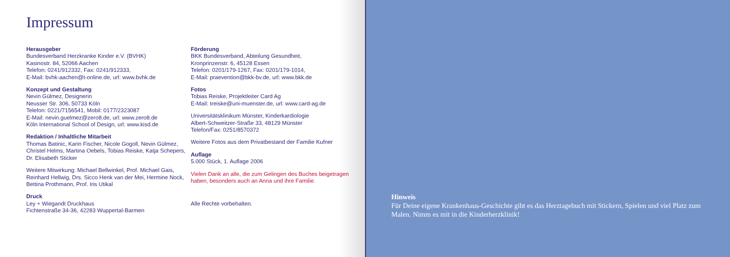Impressum
Herausgeber
Bundesverband Herzkranke Kinder e.V. (BVHK)
Kasinostr. 84, 52066 Aachen
Telefon: 0241/912332, Fax: 0241/912333,
E-Mail: bvhk-aachen@t-online.de, url: www.bvhk.de
Konzept und Gestaltung
Nevin Gülmez, Designerin
Neusser Str. 306, 50733 Köln
Telefon: 0221/7156541, Mobil: 0177/2323087
E-Mail: nevin.guelmez@zero8.de, url: www.zero8.de
Köln International School of Design, url: www.kisd.de
Redaktion / Inhaltliche Mitarbeit
Thomas Batinic, Karin Fischer, Nicole Gogoll, Nevin Gülmez, Christel Helms, Martina Oebels, Tobias Reiske, Katja Schepers, Dr. Elisabeth Sticker
Weitere Mitwirkung: Michael Bellwinkel, Prof. Michael Gais, Reinhard Hellwig, Drs. Sicco Henk van der Mei, Hermine Nock, Bettina Prothmann, Prof. Iris Utikal
Druck
Ley + Wiegandt Druckhaus
Fichtenstraße 34-36, 42283 Wuppertal-Barmen
Förderung
BKK Bundesverband, Abteilung Gesundheit,
Kronprinzenstr. 6, 45128 Essen
Telefon: 0201/179-1267, Fax: 0201/179-1014,
E-Mail: praevention@bkk-bv.de, url: www.bkk.de
Fotos
Tobias Reiske, Projektleiter Card Ag
E-Mail: treiske@uni-muenster.de, url: www.card-ag.de
Universitätsklinikum Münster, Kinderkardiologie
Albert-Schweitzer-Straße 33, 48129 Münster
Telefon/Fax: 0251/8570372
Weitere Fotos aus dem Privatbestand der Familie Kufner
Auflage
5.000 Stück, 1. Auflage 2006
Vielen Dank an alle, die zum Gelingen des Buches beigetragen haben, besonders auch an Anna und ihre Familie.
Alle Rechte vorbehalten.
Hinweis
Für Deine eigene Krankenhaus-Geschichte gibt es das Herztagebuch mit Stickern, Spielen und viel Platz zum Malen. Nimm es mit in die Kinderherzklinik!